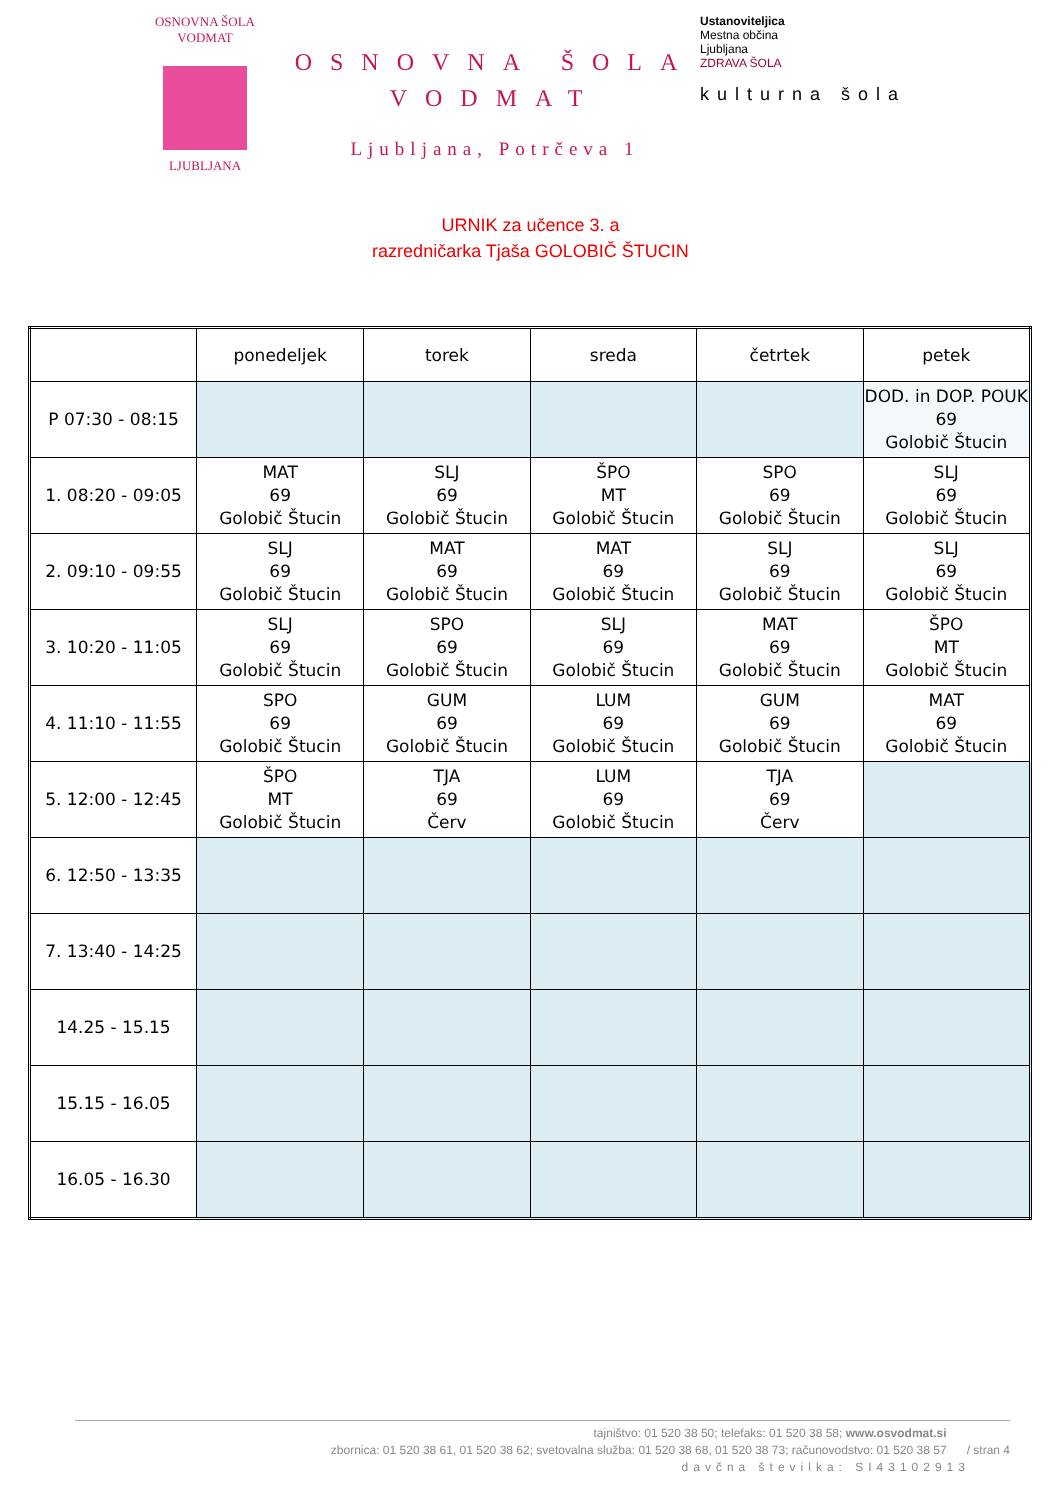OSNOVNA ŠOLA VODMAT
LJUBLJANA
OSNOVNA ŠOLA VODMAT
Ljubljana, Potrčeva 1
Ustanoviteljica
Mestna občina
Ljubljana
ZDRAVA ŠOLA
kulturna šola
URNIK za učence 3. a
razredničarka Tjaša GOLOBIČ ŠTUCIN
| | ponedeljek | torek | sreda | četrtek | petek |
| --- | --- | --- | --- | --- | --- |
| P 07:30 - 08:15 | | | | | DOD. in DOP. POUK 69 Golobič Štucin |
| 1. 08:20 - 09:05 | MAT 69 Golobič Štucin | SLJ 69 Golobič Štucin | ŠPO MT Golobič Štucin | SPO 69 Golobič Štucin | SLJ 69 Golobič Štucin |
| 2. 09:10 - 09:55 | SLJ 69 Golobič Štucin | MAT 69 Golobič Štucin | MAT 69 Golobič Štucin | SLJ 69 Golobič Štucin | SLJ 69 Golobič Štucin |
| 3. 10:20 - 11:05 | SLJ 69 Golobič Štucin | SPO 69 Golobič Štucin | SLJ 69 Golobič Štucin | MAT 69 Golobič Štucin | ŠPO MT Golobič Štucin |
| 4. 11:10 - 11:55 | SPO 69 Golobič Štucin | GUM 69 Golobič Štucin | LUM 69 Golobič Štucin | GUM 69 Golobič Štucin | MAT 69 Golobič Štucin |
| 5. 12:00 - 12:45 | ŠPO MT Golobič Štucin | TJA 69 Červ | LUM 69 Golobič Štucin | TJA 69 Červ | |
| 6. 12:50 - 13:35 | | | | | |
| 7. 13:40 - 14:25 | | | | | |
| 14.25 - 15.15 | | | | | |
| 15.15 - 16.05 | | | | | |
| 16.05 - 16.30 | | | | | |
tajništvo: 01 520 38 50; telefaks: 01 520 38 58; www.osvodmat.si
zbornica: 01 520 38 61, 01 520 38 62; svetovalna služba: 01 520 38 68, 01 520 38 73; računovodstvo: 01 520 38 57 / stran 4
davčna številka: SI43102913